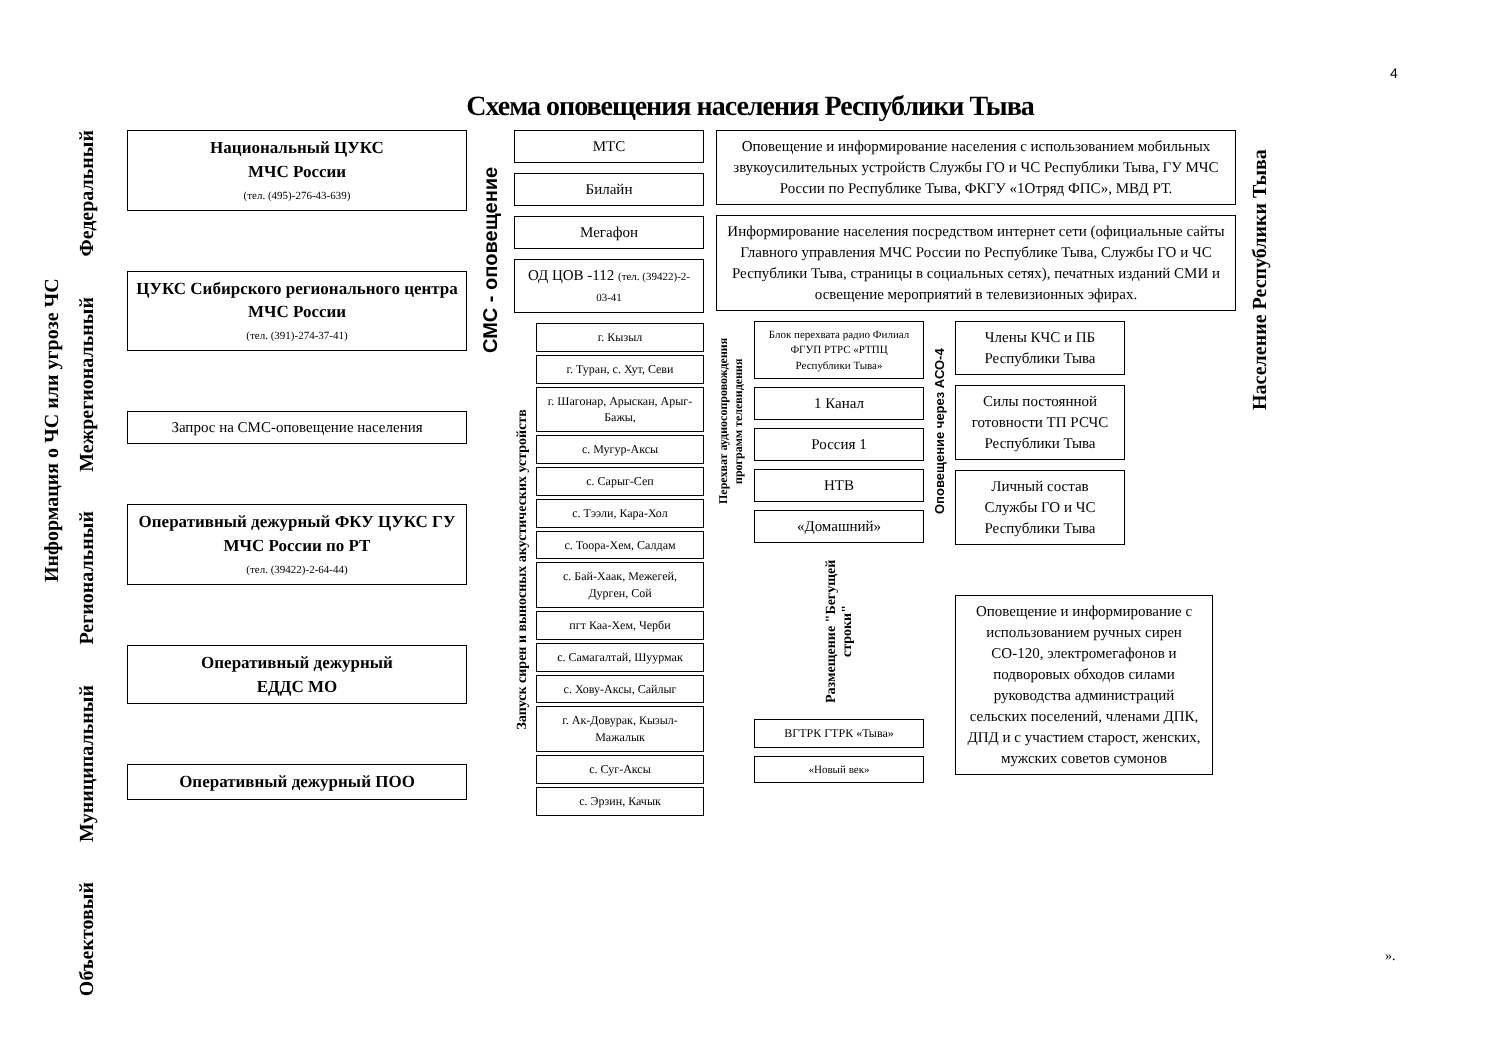4
Схема оповещения населения Республики Тыва
Информация о ЧС или угрозе ЧС
Федеральный
Межрегиональный
Региональный
Муниципальный
Объектовый
Национальный ЦУКС
МЧС России
(тел. (495)-276-43-639)
ЦУКС Сибирского регионального центра МЧС России
(тел. (391)-274-37-41)
Запрос на СМС-оповещение населения
Оперативный дежурный ФКУ ЦУКС ГУ МЧС России по РТ
(тел. (39422)-2-64-44)
Оперативный дежурный
ЕДДС МО
Оперативный дежурный ПОО
СМС - оповещение
МТС
Билайн
Мегафон
ОД ЦОВ -112 (тел. (39422)-2-03-41
Запуск сирен и выносных акустических устройств
г. Кызыл
г. Туран, с. Хут, Севи
г. Шагонар, Арыскан, Арыг-Бажы,
с. Мугур-Аксы
с. Сарыг-Сеп
с. Тээли, Кара-Хол
с. Тоора-Хем, Салдам
с. Бай-Хаак, Межегей, Дурген, Сой
пгт Каа-Хем, Черби
с. Самагалтай, Шуурмак
с. Хову-Аксы, Сайлыг
г. Ак-Довурак, Кызыл-Мажалык
с. Суг-Аксы
с. Эрзин, Качык
Оповещение и информирование населения с использованием мобильных звукоусилительных устройств Службы ГО и ЧС Республики Тыва, ГУ МЧС России по Республике Тыва, ФКГУ «1Отряд ФПС», МВД РТ.
Информирование населения посредством интернет сети (официальные сайты Главного управления МЧС России по Республике Тыва, Службы ГО и ЧС Республики Тыва, страницы в социальных сетях), печатных изданий СМИ и освещение мероприятий в телевизионных эфирах.
Перехват аудиосопровождения программ телевидения
Блок перехвата радио Филиал ФГУП РТРС «РТПЦ Республики Тыва»
1 Канал
Россия 1
НТВ
«Домашний»
Размещение "Бегущей строки"
ВГТРК ГТРК «Тыва»
«Новый век»
Оповещение через АСО-4
Члены КЧС и ПБ Республики Тыва
Силы постоянной готовности ТП РСЧС Республики Тыва
Личный состав Службы ГО и ЧС Республики Тыва
Оповещение и информирование с использованием ручных сирен СО-120, электромегафонов и подворовых обходов силами руководства администраций сельских поселений, членами ДПК, ДПД и с участием старост, женских, мужских советов сумонов
Население Республики Тыва
».